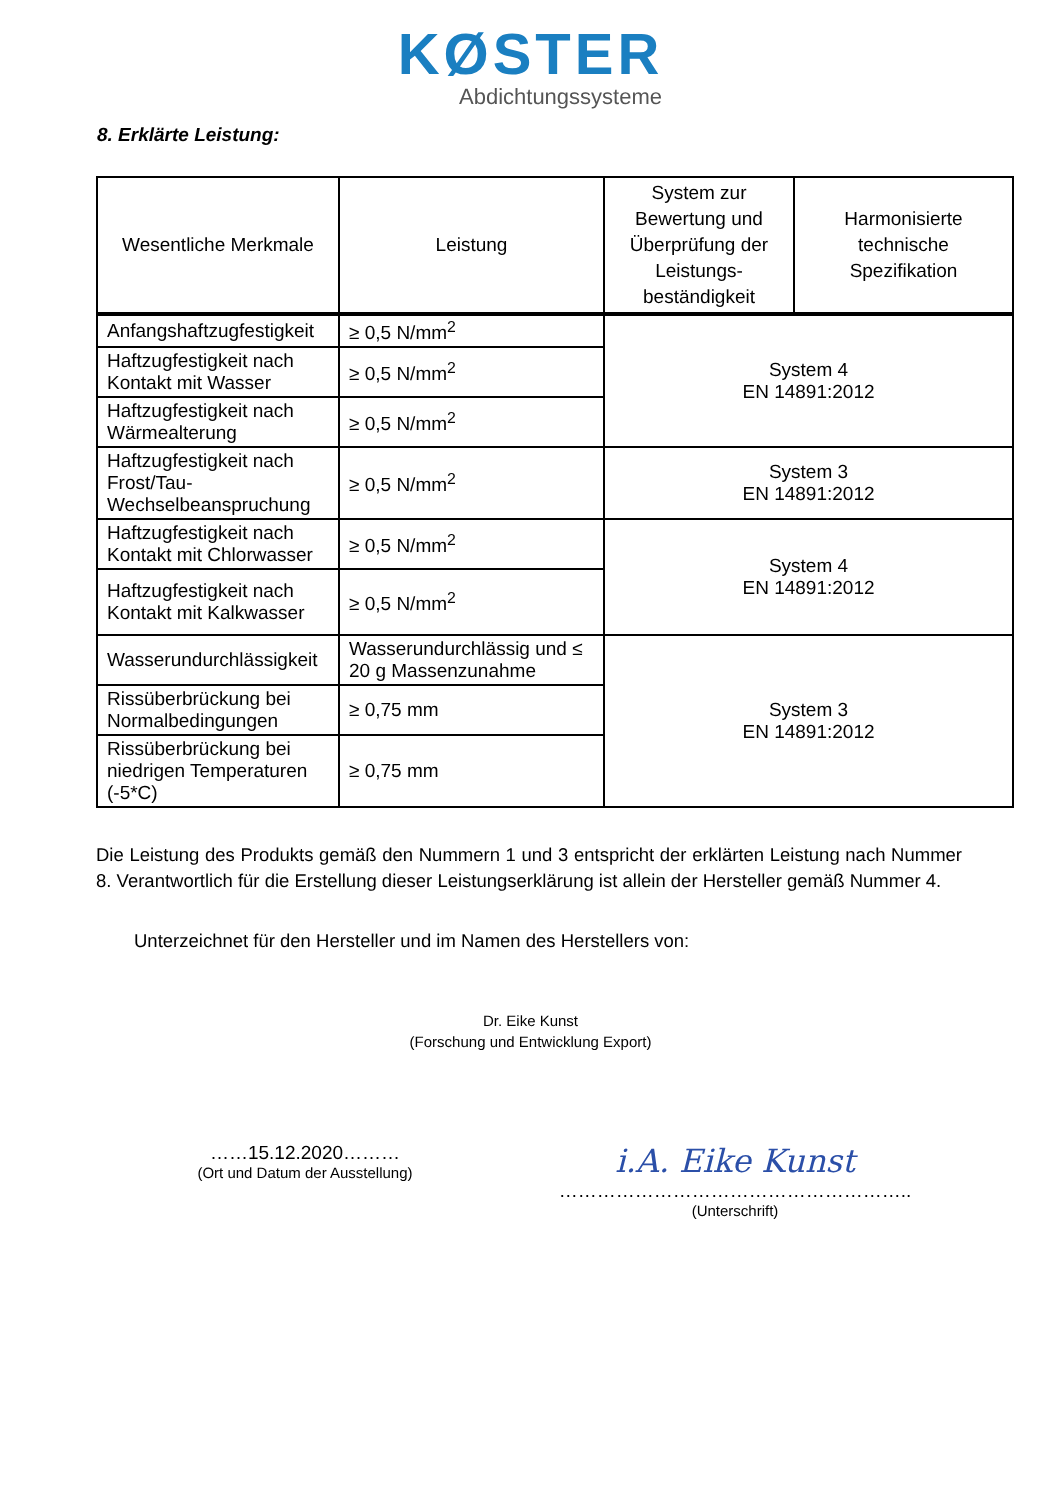KØSTER
Abdichtungssysteme
8. Erklärte Leistung:
| Wesentliche Merkmale | Leistung | System zur Bewertung und Überprüfung der Leistungs-beständigkeit | Harmonisierte technische Spezifikation |
| --- | --- | --- | --- |
| Anfangshaftzugfestigkeit | ≥ 0,5 N/mm<sup>2</sup> | System 4 EN 14891:2012 | |
| Haftzugfestigkeit nach Kontakt mit Wasser | ≥ 0,5 N/mm<sup>2</sup> | | |
| Haftzugfestigkeit nach Wärmealterung | ≥ 0,5 N/mm<sup>2</sup> | | |
| Haftzugfestigkeit nach Frost/Tau-Wechselbeanspruchung | ≥ 0,5 N/mm<sup>2</sup> | System 3 EN 14891:2012 | |
| Haftzugfestigkeit nach Kontakt mit Chlorwasser | ≥ 0,5 N/mm<sup>2</sup> | System 4 EN 14891:2012 | |
| Haftzugfestigkeit nach Kontakt mit Kalkwasser | ≥ 0,5 N/mm<sup>2</sup> | | |
| Wasserundurchlässigkeit | Wasserundurchlässig und ≤ 20 g Massenzunahme | System 3 EN 14891:2012 | |
| Rissüberbrückung bei Normalbedingungen | ≥ 0,75 mm | | |
| Rissüberbrückung bei niedrigen Temperaturen (-5*C) | ≥ 0,75 mm | | |
Die Leistung des Produkts gemäß den Nummern 1 und 3 entspricht der erklärten Leistung nach Nummer 8. Verantwortlich für die Erstellung dieser Leistungserklärung ist allein der Hersteller gemäß Nummer 4.
Unterzeichnet für den Hersteller und im Namen des Herstellers von:
Dr. Eike Kunst
(Forschung und Entwicklung Export)
……15.12.2020………
(Ort und Datum der Ausstellung)
i.A. Eike Kunst
………………………………………………..
(Unterschrift)